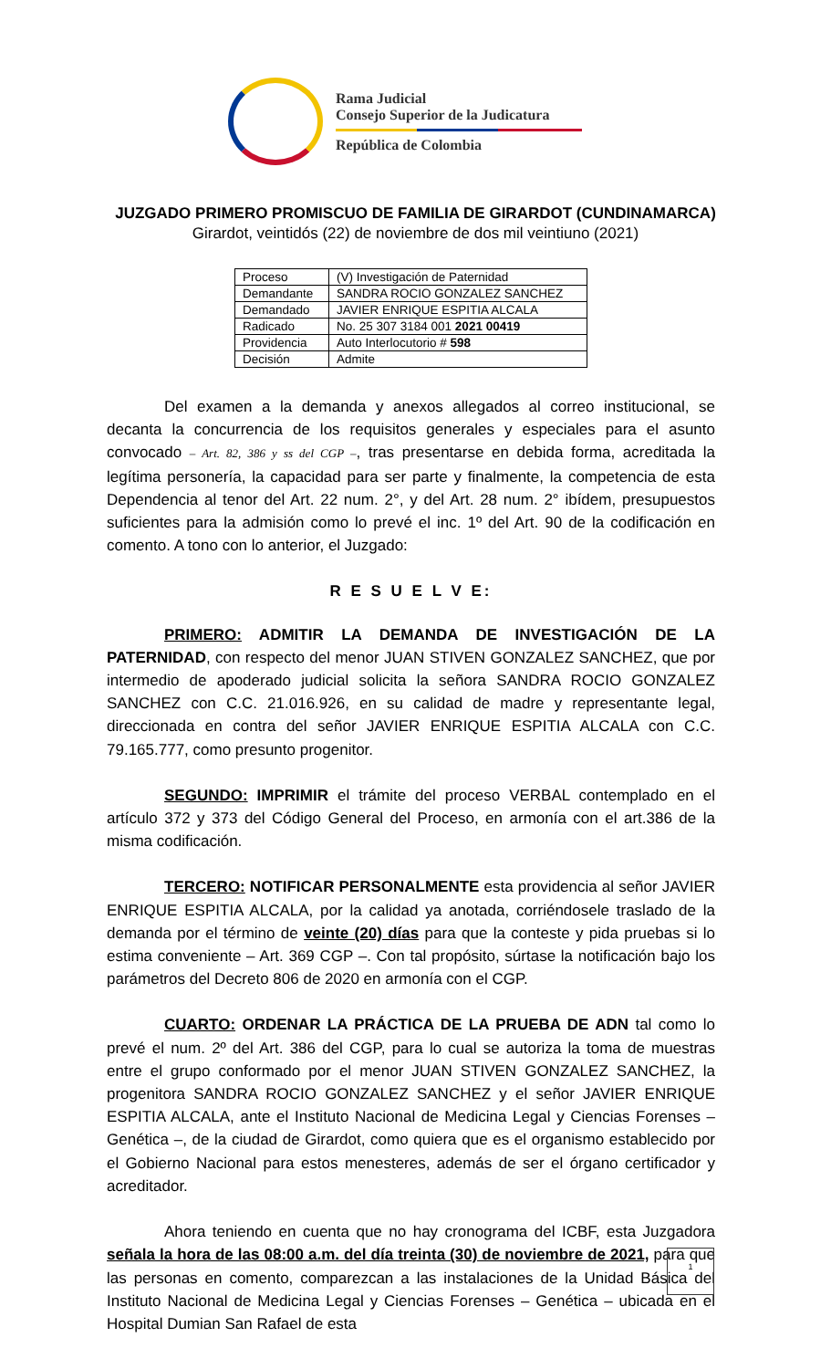Rama Judicial
Consejo Superior de la Judicatura
República de Colombia
JUZGADO PRIMERO PROMISCUO DE FAMILIA DE GIRARDOT (CUNDINAMARCA)
Girardot, veintidós (22) de noviembre de dos mil veintiuno (2021)
| Proceso | (V) Investigación de Paternidad |
| Demandante | SANDRA ROCIO GONZALEZ SANCHEZ |
| Demandado | JAVIER ENRIQUE ESPITIA ALCALA |
| Radicado | No. 25 307 3184 001 2021 00419 |
| Providencia | Auto Interlocutorio # 598 |
| Decisión | Admite |
Del examen a la demanda y anexos allegados al correo institucional, se decanta la concurrencia de los requisitos generales y especiales para el asunto convocado – Art. 82, 386 y ss del CGP –, tras presentarse en debida forma, acreditada la legítima personería, la capacidad para ser parte y finalmente, la competencia de esta Dependencia al tenor del Art. 22 num. 2°, y del Art. 28 num. 2° ibídem, presupuestos suficientes para la admisión como lo prevé el inc. 1º del Art. 90 de la codificación en comento. A tono con lo anterior, el Juzgado:
R E S U E L V E:
PRIMERO: ADMITIR LA DEMANDA DE INVESTIGACIÓN DE LA PATERNIDAD, con respecto del menor JUAN STIVEN GONZALEZ SANCHEZ, que por intermedio de apoderado judicial solicita la señora SANDRA ROCIO GONZALEZ SANCHEZ con C.C. 21.016.926, en su calidad de madre y representante legal, direccionada en contra del señor JAVIER ENRIQUE ESPITIA ALCALA con C.C. 79.165.777, como presunto progenitor.
SEGUNDO: IMPRIMIR el trámite del proceso VERBAL contemplado en el artículo 372 y 373 del Código General del Proceso, en armonía con el art.386 de la misma codificación.
TERCERO: NOTIFICAR PERSONALMENTE esta providencia al señor JAVIER ENRIQUE ESPITIA ALCALA, por la calidad ya anotada, corriéndosele traslado de la demanda por el término de veinte (20) días para que la conteste y pida pruebas si lo estima conveniente – Art. 369 CGP –. Con tal propósito, súrtase la notificación bajo los parámetros del Decreto 806 de 2020 en armonía con el CGP.
CUARTO: ORDENAR LA PRÁCTICA DE LA PRUEBA DE ADN tal como lo prevé el num. 2º del Art. 386 del CGP, para lo cual se autoriza la toma de muestras entre el grupo conformado por el menor JUAN STIVEN GONZALEZ SANCHEZ, la progenitora SANDRA ROCIO GONZALEZ SANCHEZ y el señor JAVIER ENRIQUE ESPITIA ALCALA, ante el Instituto Nacional de Medicina Legal y Ciencias Forenses – Genética –, de la ciudad de Girardot, como quiera que es el organismo establecido por el Gobierno Nacional para estos menesteres, además de ser el órgano certificador y acreditador.
Ahora teniendo en cuenta que no hay cronograma del ICBF, esta Juzgadora señala la hora de las 08:00 a.m. del día treinta (30) de noviembre de 2021, para que las personas en comento, comparezcan a las instalaciones de la Unidad Básica del Instituto Nacional de Medicina Legal y Ciencias Forenses – Genética – ubicada en el Hospital Dumian San Rafael de esta
1